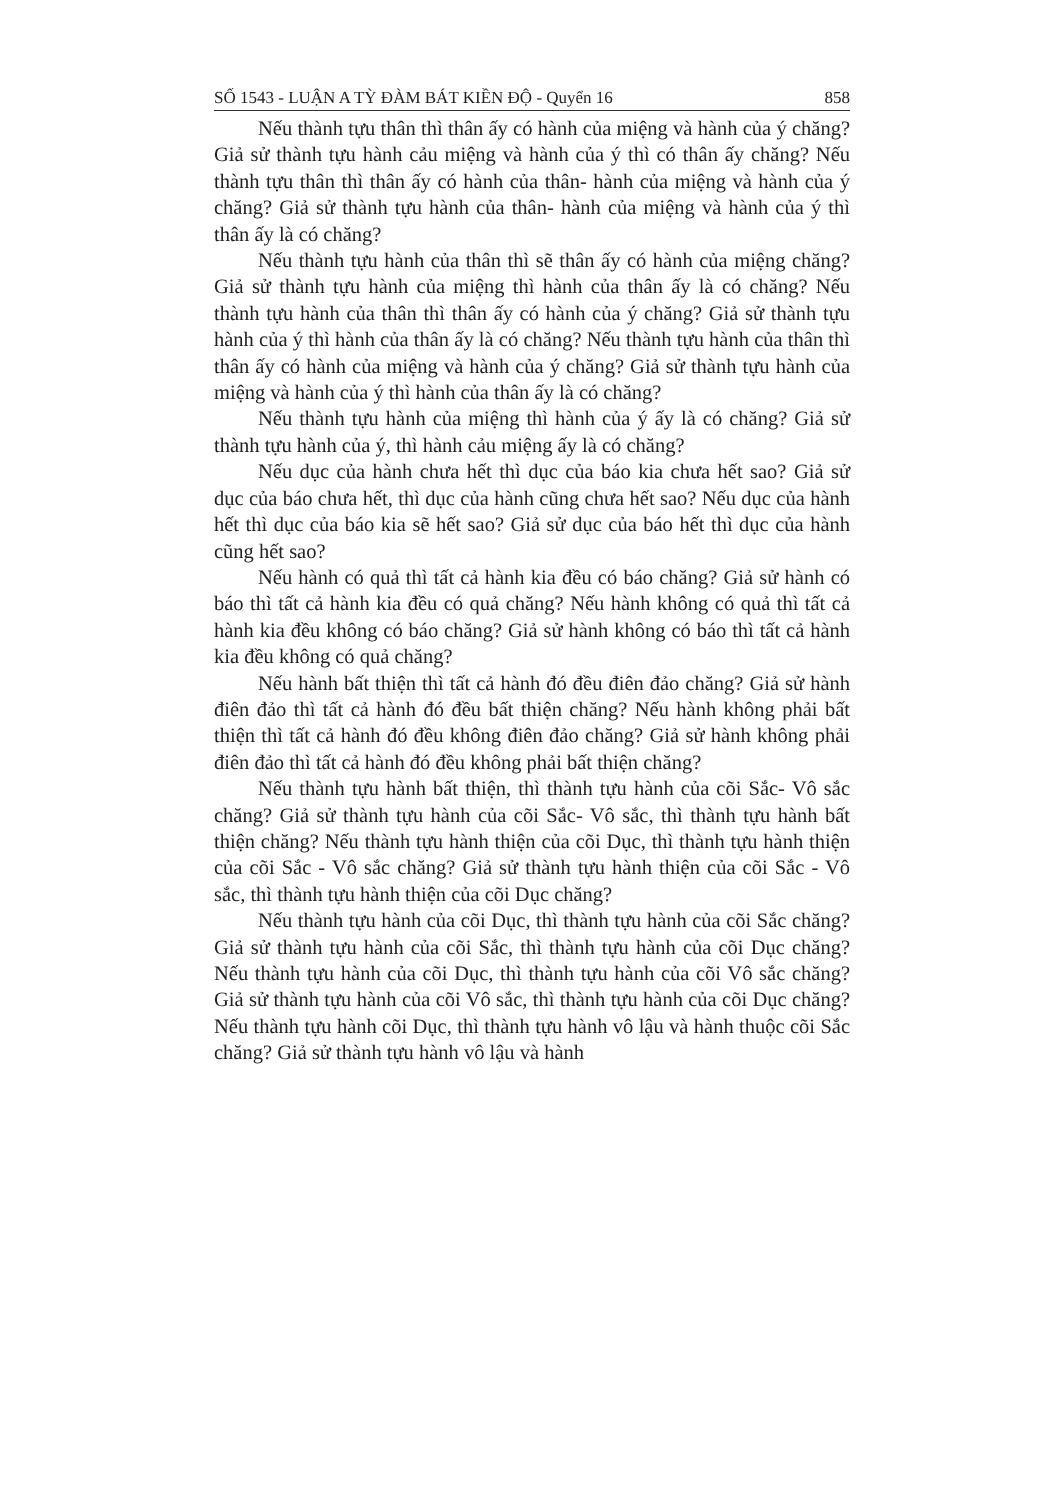SỐ 1543 - LUẬN A TỲ ĐÀM BÁT KIỀN ĐỘ - Quyển 16 858
Nếu thành tựu thân thì thân ấy có hành của miệng và hành của ý chăng? Giả sử thành tựu hành cảu miệng và hành của ý thì có thân ấy chăng? Nếu thành tựu thân thì thân ấy có hành của thân- hành của miệng và hành của ý chăng? Giả sử thành tựu hành của thân- hành của miệng và hành của ý thì thân ấy là có chăng?
Nếu thành tựu hành của thân thì sẽ thân ấy có hành của miệng chăng? Giả sử thành tựu hành của miệng thì hành của thân ấy là có chăng? Nếu thành tựu hành của thân thì thân ấy có hành của ý chăng? Giả sử thành tựu hành của ý thì hành của thân ấy là có chăng? Nếu thành tựu hành của thân thì thân ấy có hành của miệng và hành của ý chăng? Giả sử thành tựu hành của miệng và hành của ý thì hành của thân ấy là có chăng?
Nếu thành tựu hành của miệng thì hành của ý ấy là có chăng? Giả sử thành tựu hành của ý, thì hành cảu miệng ấy là có chăng?
Nếu dục của hành chưa hết thì dục của báo kia chưa hết sao? Giả sử dục của báo chưa hết, thì dục của hành cũng chưa hết sao? Nếu dục của hành hết thì dục của báo kia sẽ hết sao? Giả sử dục của báo hết thì dục của hành cũng hết sao?
Nếu hành có quả thì tất cả hành kia đều có báo chăng? Giả sử hành có báo thì tất cả hành kia đều có quả chăng? Nếu hành không có quả thì tất cả hành kia đều không có báo chăng? Giả sử hành không có báo thì tất cả hành kia đều không có quả chăng?
Nếu hành bất thiện thì tất cả hành đó đều điên đảo chăng? Giả sử hành điên đảo thì tất cả hành đó đều bất thiện chăng? Nếu hành không phải bất thiện thì tất cả hành đó đều không điên đảo chăng? Giả sử hành không phải điên đảo thì tất cả hành đó đều không phải bất thiện chăng?
Nếu thành tựu hành bất thiện, thì thành tựu hành của cõi Sắc- Vô sắc chăng? Giả sử thành tựu hành của cõi Sắc- Vô sắc, thì thành tựu hành bất thiện chăng? Nếu thành tựu hành thiện của cõi Dục, thì thành tựu hành thiện của cõi Sắc - Vô sắc chăng? Giả sử thành tựu hành thiện của cõi Sắc - Vô sắc, thì thành tựu hành thiện của cõi Dục chăng?
Nếu thành tựu hành của cõi Dục, thì thành tựu hành của cõi Sắc chăng? Giả sử thành tựu hành của cõi Sắc, thì thành tựu hành của cõi Dục chăng? Nếu thành tựu hành của cõi Dục, thì thành tựu hành của cõi Vô sắc chăng? Giả sử thành tựu hành của cõi Vô sắc, thì thành tựu hành của cõi Dục chăng? Nếu thành tựu hành cõi Dục, thì thành tựu hành vô lậu và hành thuộc cõi Sắc chăng? Giả sử thành tựu hành vô lậu và hành